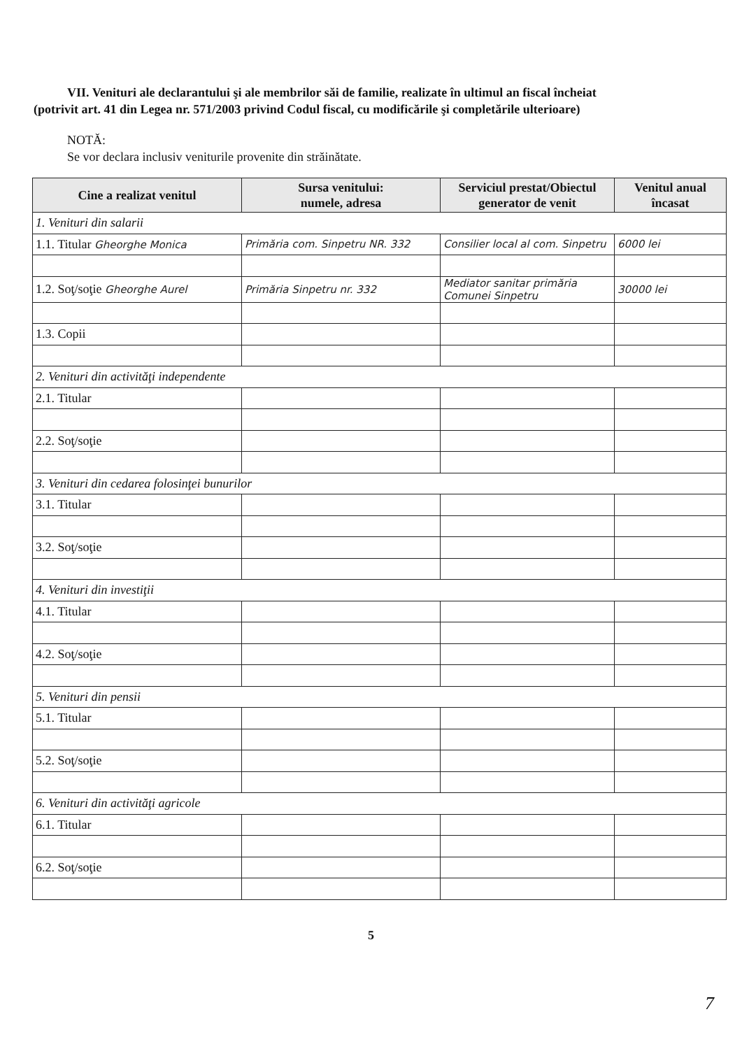VII. Venituri ale declarantului şi ale membrilor săi de familie, realizate în ultimul an fiscal încheiat
(potrivit art. 41 din Legea nr. 571/2003 privind Codul fiscal, cu modificările şi completările ulterioare)
NOTĂ:
Se vor declara inclusiv veniturile provenite din străinătate.
| Cine a realizat venitul | Sursa venitului: numele, adresa | Serviciul prestat/Obiectul generator de venit | Venitul anual încasat |
| --- | --- | --- | --- |
| 1. Venituri din salarii | | | |
| 1.1. Titular Gheorghe Monica | Primăria com. Sinpetru NR. 332 | Consilier local al com. Sinpetru | 6000 lei |
| 1.2. Soţ/soţie Gheorghe Aurel | Primăria Sinpetru nr. 332 | Mediator sanitar primăria Comunei Sinpetru | 30000 lei |
| 1.3. Copii | | | |
| 2. Venituri din activităţi independente | | | |
| 2.1. Titular | | | |
| 2.2. Soţ/soţie | | | |
| 3. Venituri din cedarea folosinţei bunurilor | | | |
| 3.1. Titular | | | |
| 3.2. Soţ/soţie | | | |
| 4. Venituri din investiţii | | | |
| 4.1. Titular | | | |
| 4.2. Soţ/soţie | | | |
| 5. Venituri din pensii | | | |
| 5.1. Titular | | | |
| 5.2. Soţ/soţie | | | |
| 6. Venituri din activităţi agricole | | | |
| 6.1. Titular | | | |
| 6.2. Soţ/soţie | | | |
5
7